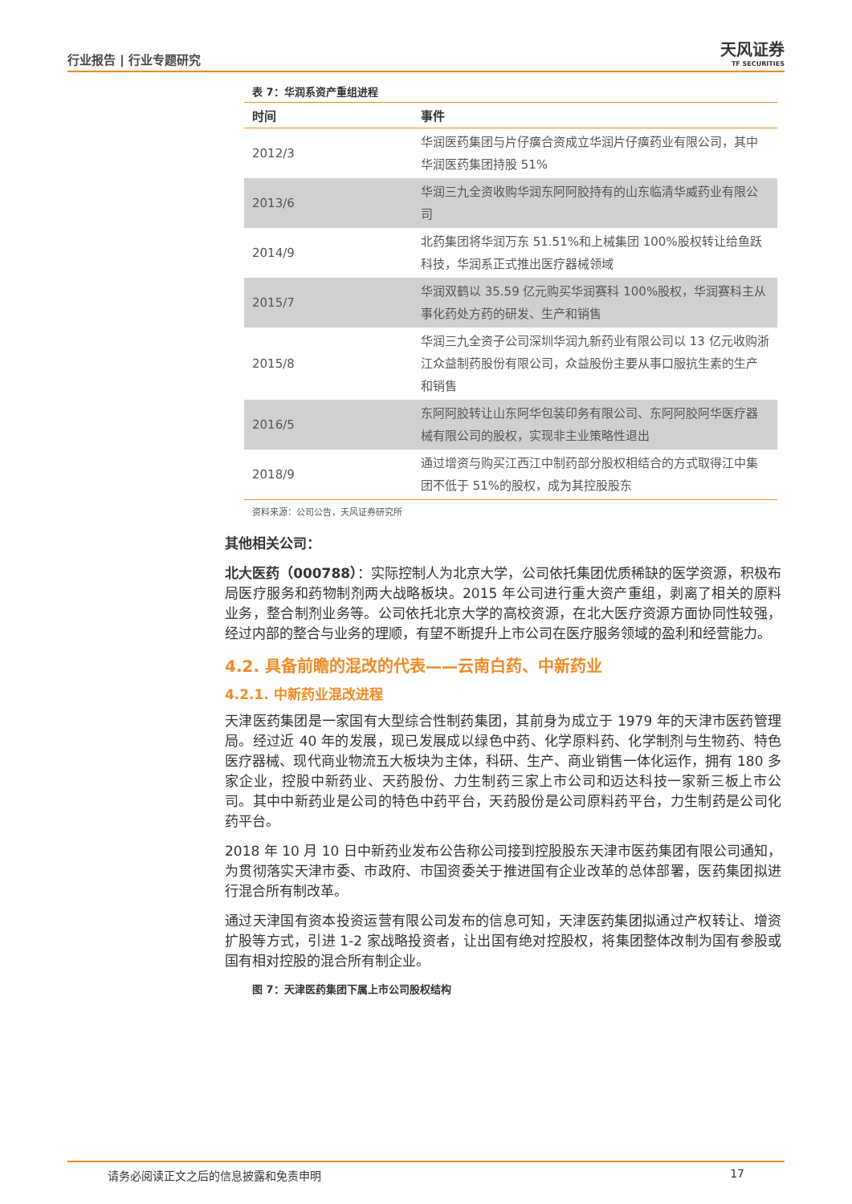行业报告 | 行业专题研究
天风证券
TF SECURITIES
表 7：华润系资产重组进程
| 时间 | 事件 |
| --- | --- |
| 2012/3 | 华润医药集团与片仔癀合资成立华润片仔癀药业有限公司，其中华润医药集团持股 51% |
| 2013/6 | 华润三九全资收购华润东阿阿胶持有的山东临清华威药业有限公司 |
| 2014/9 | 北药集团将华润万东 51.51%和上械集团 100%股权转让给鱼跃科技，华润系正式推出医疗器械领域 |
| 2015/7 | 华润双鹤以 35.59 亿元购买华润赛科 100%股权，华润赛科主从事化药处方药的研发、生产和销售 |
| 2015/8 | 华润三九全资子公司深圳华润九新药业有限公司以 13 亿元收购浙江众益制药股份有限公司，众益股份主要从事口服抗生素的生产和销售 |
| 2016/5 | 东阿阿胶转让山东阿华包装印务有限公司、东阿阿胶阿华医疗器械有限公司的股权，实现非主业策略性退出 |
| 2018/9 | 通过增资与购买江西江中制药部分股权相结合的方式取得江中集团不低于 51%的股权，成为其控股股东 |
资料来源：公司公告，天风证券研究所
其他相关公司：
北大医药（000788）：实际控制人为北京大学，公司依托集团优质稀缺的医学资源，积极布局医疗服务和药物制剂两大战略板块。2015 年公司进行重大资产重组，剥离了相关的原料业务，整合制剂业务等。公司依托北京大学的高校资源，在北大医疗资源方面协同性较强，经过内部的整合与业务的理顺，有望不断提升上市公司在医疗服务领域的盈利和经营能力。
4.2. 具备前瞻的混改的代表——云南白药、中新药业
4.2.1. 中新药业混改进程
天津医药集团是一家国有大型综合性制药集团，其前身为成立于 1979 年的天津市医药管理局。经过近 40 年的发展，现已发展成以绿色中药、化学原料药、化学制剂与生物药、特色医疗器械、现代商业物流五大板块为主体，科研、生产、商业销售一体化运作，拥有 180 多家企业，控股中新药业、天药股份、力生制药三家上市公司和迈达科技一家新三板上市公司。其中中新药业是公司的特色中药平台，天药股份是公司原料药平台，力生制药是公司化药平台。
2018 年 10 月 10 日中新药业发布公告称公司接到控股股东天津市医药集团有限公司通知，为贯彻落实天津市委、市政府、市国资委关于推进国有企业改革的总体部署，医药集团拟进行混合所有制改革。
通过天津国有资本投资运营有限公司发布的信息可知，天津医药集团拟通过产权转让、增资扩股等方式，引进 1-2 家战略投资者，让出国有绝对控股权，将集团整体改制为国有参股或国有相对控股的混合所有制企业。
图 7：天津医药集团下属上市公司股权结构
请务必阅读正文之后的信息披露和免责申明 17